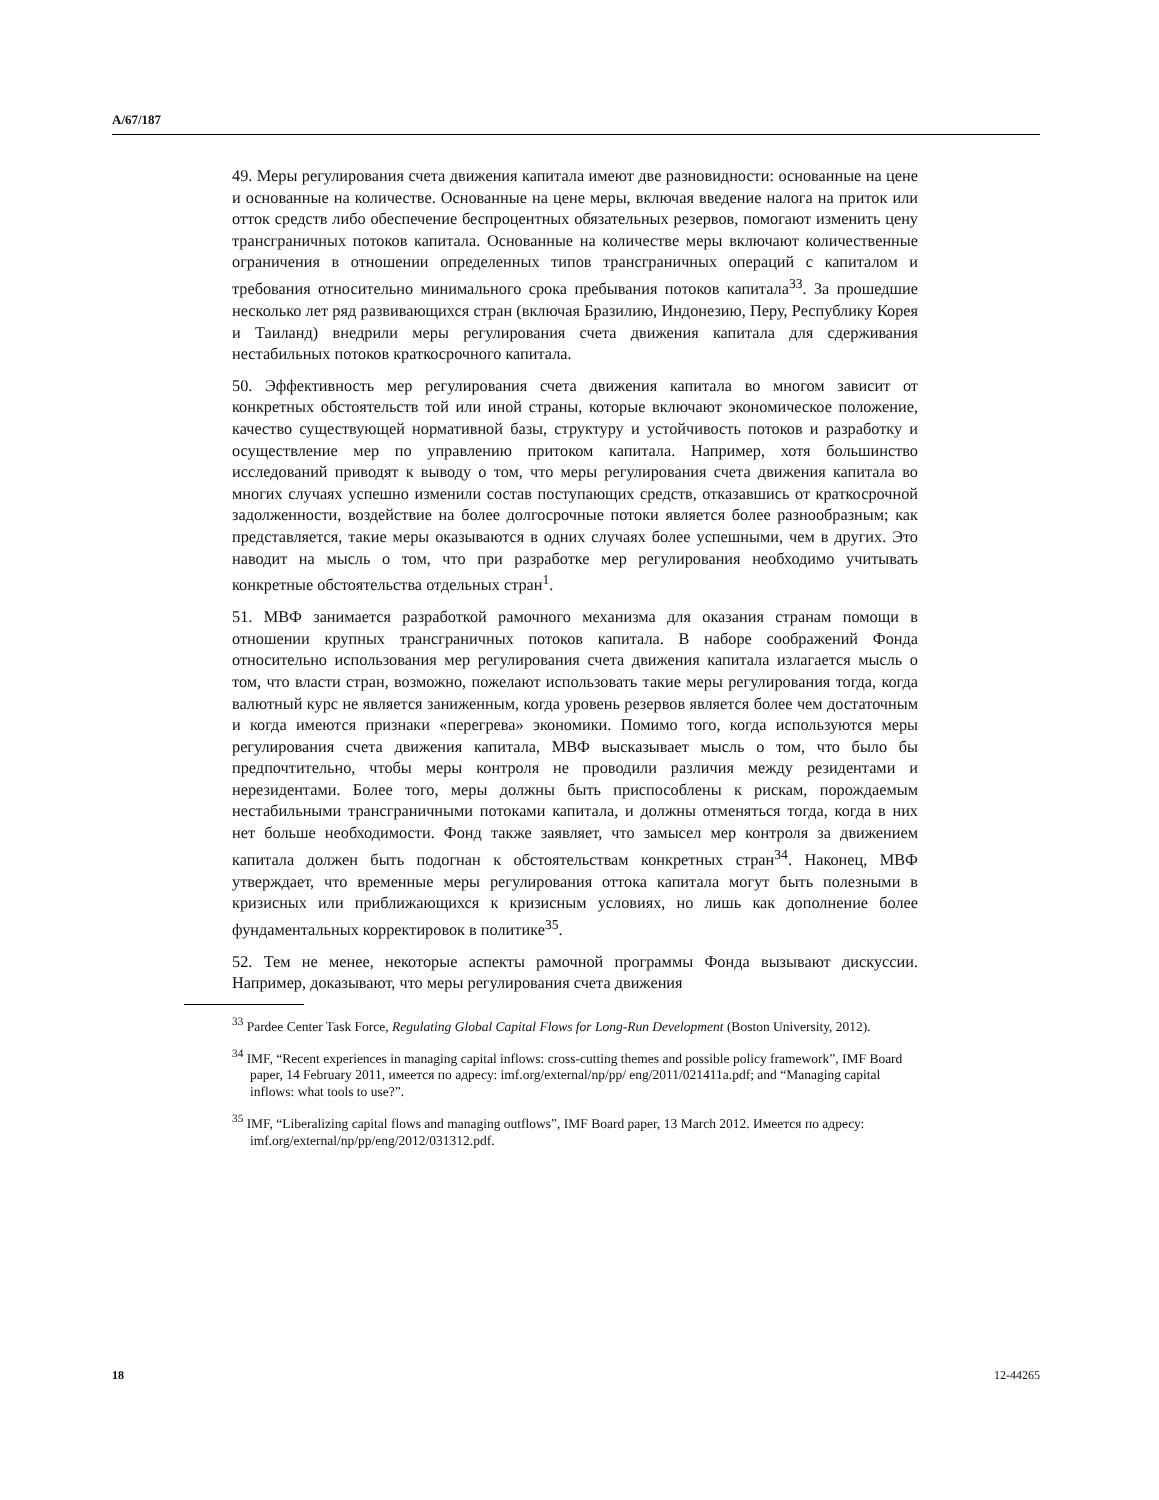A/67/187
49. Меры регулирования счета движения капитала имеют две разновидности: основанные на цене и основанные на количестве. Основанные на цене меры, включая введение налога на приток или отток средств либо обеспечение беспроцентных обязательных резервов, помогают изменить цену трансграничных потоков капитала. Основанные на количестве меры включают количественные ограничения в отношении определенных типов трансграничных операций с капиталом и требования относительно минимального срока пребывания потоков капитала<sup>33</sup>. За прошедшие несколько лет ряд развивающихся стран (включая Бразилию, Индонезию, Перу, Республику Корея и Таиланд) внедрили меры регулирования счета движения капитала для сдерживания нестабильных потоков краткосрочного капитала.
50. Эффективность мер регулирования счета движения капитала во многом зависит от конкретных обстоятельств той или иной страны, которые включают экономическое положение, качество существующей нормативной базы, структуру и устойчивость потоков и разработку и осуществление мер по управлению притоком капитала. Например, хотя большинство исследований приводят к выводу о том, что меры регулирования счета движения капитала во многих случаях успешно изменили состав поступающих средств, отказавшись от краткосрочной задолженности, воздействие на более долгосрочные потоки является более разнообразным; как представляется, такие меры оказываются в одних случаях более успешными, чем в других. Это наводит на мысль о том, что при разработке мер регулирования необходимо учитывать конкретные обстоятельства отдельных стран<sup>1</sup>.
51. МВФ занимается разработкой рамочного механизма для оказания странам помощи в отношении крупных трансграничных потоков капитала. В наборе соображений Фонда относительно использования мер регулирования счета движения капитала излагается мысль о том, что власти стран, возможно, пожелают использовать такие меры регулирования тогда, когда валютный курс не является заниженным, когда уровень резервов является более чем достаточным и когда имеются признаки «перегрева» экономики. Помимо того, когда используются меры регулирования счета движения капитала, МВФ высказывает мысль о том, что было бы предпочтительно, чтобы меры контроля не проводили различия между резидентами и нерезидентами. Более того, меры должны быть приспособлены к рискам, порождаемым нестабильными трансграничными потоками капитала, и должны отменяться тогда, когда в них нет больше необходимости. Фонд также заявляет, что замысел мер контроля за движением капитала должен быть подогнан к обстоятельствам конкретных стран<sup>34</sup>. Наконец, МВФ утверждает, что временные меры регулирования оттока капитала могут быть полезными в кризисных или приближающихся к кризисным условиях, но лишь как дополнение более фундаментальных корректировок в политике<sup>35</sup>.
52. Тем не менее, некоторые аспекты рамочной программы Фонда вызывают дискуссии. Например, доказывают, что меры регулирования счета движения
<sup>33</sup> Pardee Center Task Force, Regulating Global Capital Flows for Long-Run Development (Boston University, 2012).
<sup>34</sup> IMF, “Recent experiences in managing capital inflows: cross-cutting themes and possible policy framework”, IMF Board paper, 14 February 2011, имеется по адресу: imf.org/external/np/pp/ eng/2011/021411a.pdf; and “Managing capital inflows: what tools to use?”.
<sup>35</sup> IMF, “Liberalizing capital flows and managing outflows”, IMF Board paper, 13 March 2012. Имеется по адресу: imf.org/external/np/pp/eng/2012/031312.pdf.
18 12-44265